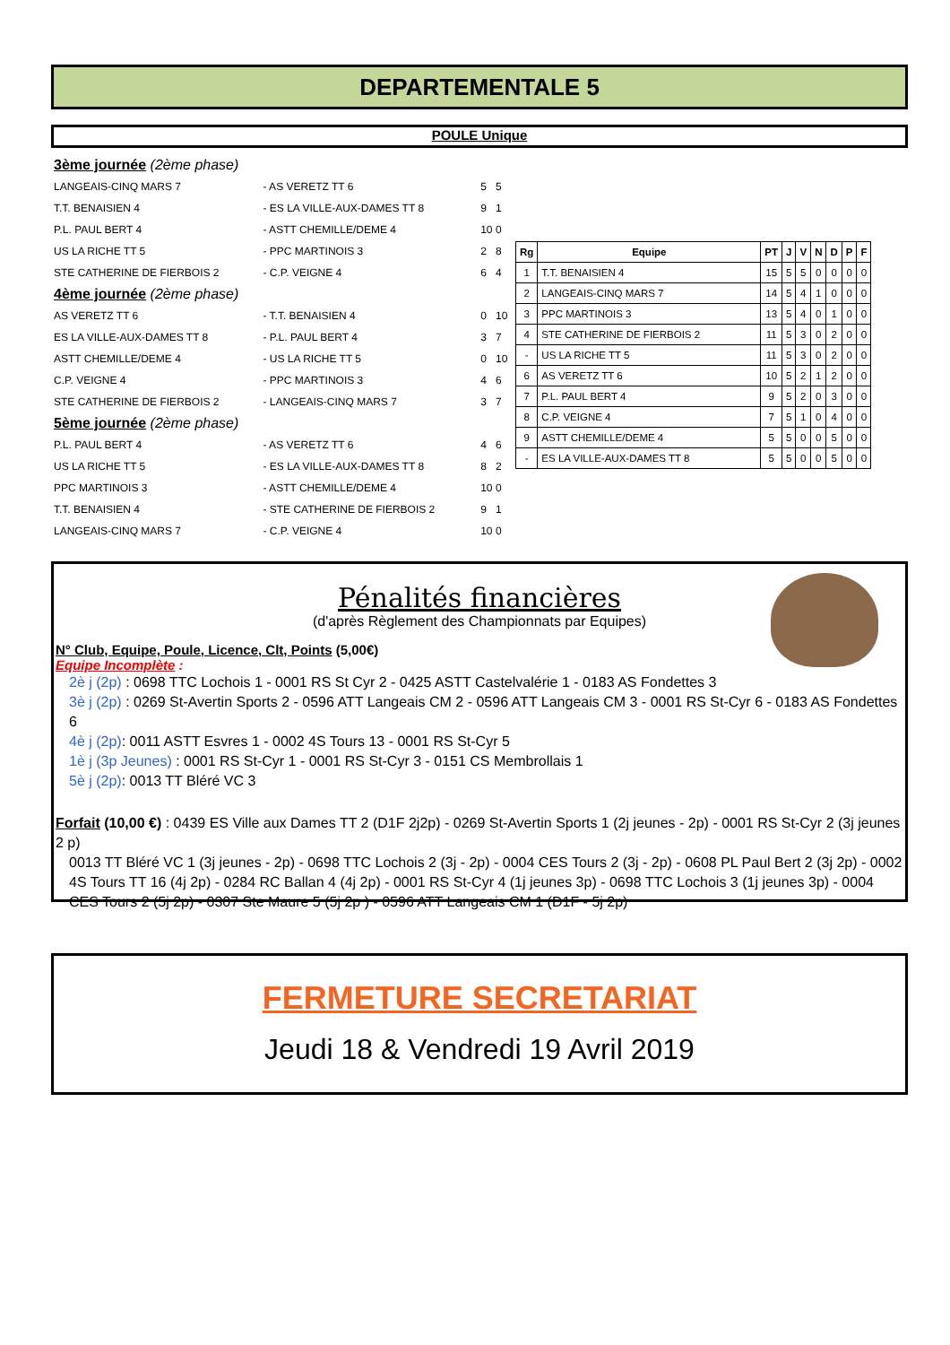DEPARTEMENTALE 5
POULE Unique
| 3ème journée (2ème phase) | | | |
| LANGEAIS-CINQ MARS 7 | - AS VERETZ TT 6 | 5 | 5 |
| T.T. BENAISIEN 4 | - ES LA VILLE-AUX-DAMES TT 8 | 9 | 1 |
| P.L. PAUL BERT 4 | - ASTT CHEMILLE/DEME 4 | 10 | 0 |
| US LA RICHE TT 5 | - PPC MARTINOIS 3 | 2 | 8 |
| STE CATHERINE DE FIERBOIS 2 | - C.P. VEIGNE 4 | 6 | 4 |
| 4ème journée (2ème phase) | | | |
| AS VERETZ TT 6 | - T.T. BENAISIEN 4 | 0 | 10 |
| ES LA VILLE-AUX-DAMES TT 8 | - P.L. PAUL BERT 4 | 3 | 7 |
| ASTT CHEMILLE/DEME 4 | - US LA RICHE TT 5 | 0 | 10 |
| C.P. VEIGNE 4 | - PPC MARTINOIS 3 | 4 | 6 |
| STE CATHERINE DE FIERBOIS 2 | - LANGEAIS-CINQ MARS 7 | 3 | 7 |
| 5ème journée (2ème phase) | | | |
| P.L. PAUL BERT 4 | - AS VERETZ TT 6 | 4 | 6 |
| US LA RICHE TT 5 | - ES LA VILLE-AUX-DAMES TT 8 | 8 | 2 |
| PPC MARTINOIS 3 | - ASTT CHEMILLE/DEME 4 | 10 | 0 |
| T.T. BENAISIEN 4 | - STE CATHERINE DE FIERBOIS 2 | 9 | 1 |
| LANGEAIS-CINQ MARS 7 | - C.P. VEIGNE 4 | 10 | 0 |
| Rg | Equipe | PT | J | V | N | D | P | F |
| --- | --- | --- | --- | --- | --- | --- | --- | --- |
| 1 | T.T. BENAISIEN 4 | 15 | 5 | 5 | 0 | 0 | 0 | 0 |
| 2 | LANGEAIS-CINQ MARS 7 | 14 | 5 | 4 | 1 | 0 | 0 | 0 |
| 3 | PPC MARTINOIS 3 | 13 | 5 | 4 | 0 | 1 | 0 | 0 |
| 4 | STE CATHERINE DE FIERBOIS 2 | 11 | 5 | 3 | 0 | 2 | 0 | 0 |
| - | US LA RICHE TT 5 | 11 | 5 | 3 | 0 | 2 | 0 | 0 |
| 6 | AS VERETZ TT 6 | 10 | 5 | 2 | 1 | 2 | 0 | 0 |
| 7 | P.L. PAUL BERT 4 | 9 | 5 | 2 | 0 | 3 | 0 | 0 |
| 8 | C.P. VEIGNE 4 | 7 | 5 | 1 | 0 | 4 | 0 | 0 |
| 9 | ASTT CHEMILLE/DEME 4 | 5 | 5 | 0 | 0 | 5 | 0 | 0 |
| - | ES LA VILLE-AUX-DAMES TT 8 | 5 | 5 | 0 | 0 | 5 | 0 | 0 |
Pénalités financières
(d'après Règlement des Championnats par Equipes)
N° Club, Equipe, Poule, Licence, Clt, Points (5,00€)
Equipe Incomplète :
2è j (2p) : 0698 TTC Lochois 1 - 0001 RS St Cyr 2 - 0425 ASTT Castelvalérie 1 - 0183 AS Fondettes 3
3è j (2p) : 0269 St-Avertin Sports 2 - 0596 ATT Langeais CM 2 - 0596 ATT Langeais CM 3 - 0001 RS St-Cyr 6 - 0183 AS Fondettes 6
4è j (2p): 0011 ASTT Esvres 1 - 0002 4S Tours 13 - 0001 RS St-Cyr 5
1è j (3p Jeunes) : 0001 RS St-Cyr 1 - 0001 RS St-Cyr 3 - 0151 CS Membrollais 1
5è j (2p): 0013 TT Bléré VC 3
Forfait (10,00 €) : 0439 ES Ville aux Dames TT 2 (D1F 2j2p) - 0269 St-Avertin Sports 1 (2j jeunes - 2p) - 0001 RS St-Cyr 2 (3j jeunes 2 p)
0013 TT Bléré VC 1 (3j jeunes - 2p) - 0698 TTC Lochois 2 (3j - 2p) - 0004 CES Tours 2 (3j - 2p) - 0608 PL Paul Bert 2 (3j 2p) - 0002 4S Tours TT 16 (4j 2p) - 0284 RC Ballan 4 (4j 2p) - 0001 RS St-Cyr 4 (1j jeunes 3p) - 0698 TTC Lochois 3 (1j jeunes 3p) - 0004 CES Tours 2 (5j 2p) - 0307 Ste Maure 5 (5j 2p ) - 0596 ATT Langeais CM 1 (D1F - 5j 2p)
FERMETURE SECRETARIAT
Jeudi 18 & Vendredi 19 Avril 2019